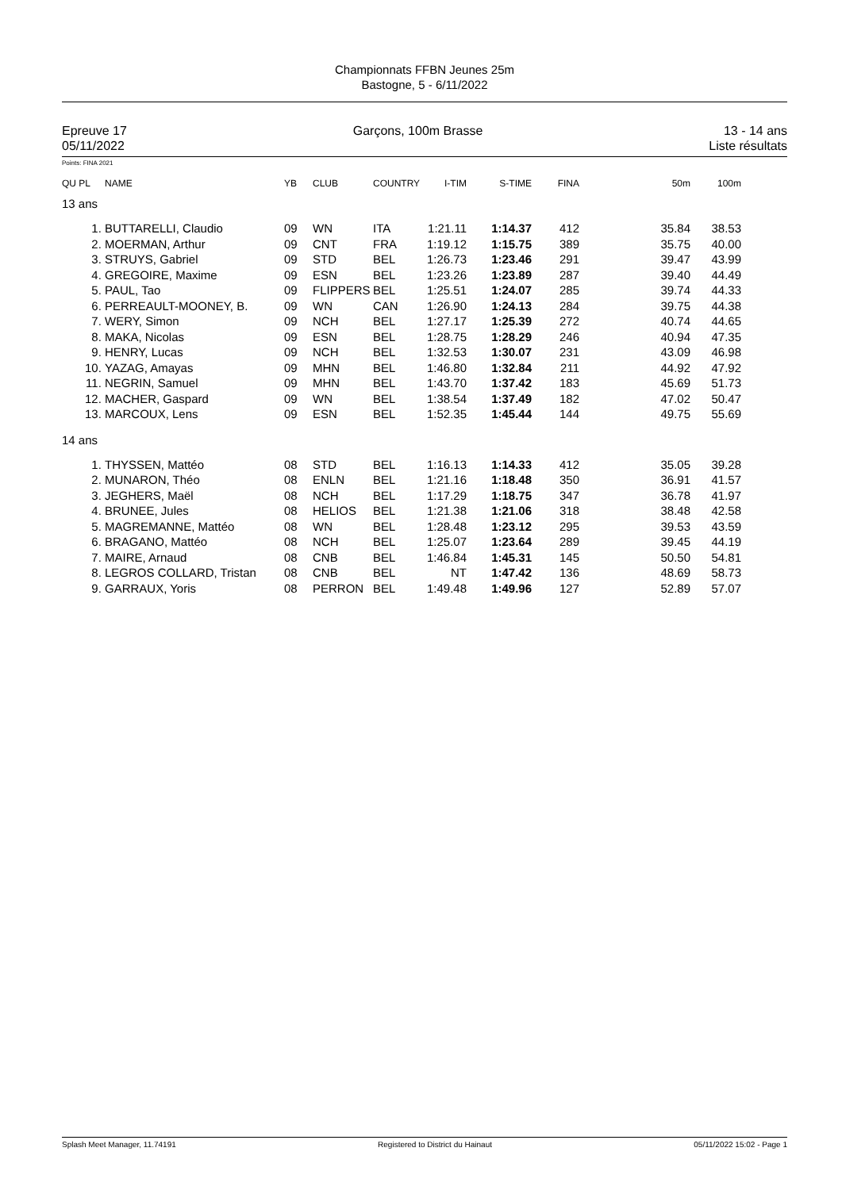Championnats FFBN Jeunes 25m
Bastogne, 5 - 6/11/2022
Epreuve 17
05/11/2022
Garçons, 100m Brasse 13 - 14 ans
Liste résultats
Points: FINA 2021
| QU PL | NAME | YB | CLUB | COUNTRY | I-TIM | S-TIME | FINA | 50m | 100m | |
| --- | --- | --- | --- | --- | --- | --- | --- | --- | --- | --- |
| 13 ans | | | | | | | | | | |
| 1. | BUTTARELLI, Claudio | 09 | WN | ITA | 1:21.11 | 1:14.37 | 412 | 35.84 | 38.53 | |
| 2. | MOERMAN, Arthur | 09 | CNT | FRA | 1:19.12 | 1:15.75 | 389 | 35.75 | 40.00 | |
| 3. | STRUYS, Gabriel | 09 | STD | BEL | 1:26.73 | 1:23.46 | 291 | 39.47 | 43.99 | |
| 4. | GREGOIRE, Maxime | 09 | ESN | BEL | 1:23.26 | 1:23.89 | 287 | 39.40 | 44.49 | |
| 5. | PAUL, Tao | 09 | FLIPPERS | BEL | 1:25.51 | 1:24.07 | 285 | 39.74 | 44.33 | |
| 6. | PERREAULT-MOONEY, B. | 09 | WN | CAN | 1:26.90 | 1:24.13 | 284 | 39.75 | 44.38 | |
| 7. | WERY, Simon | 09 | NCH | BEL | 1:27.17 | 1:25.39 | 272 | 40.74 | 44.65 | |
| 8. | MAKA, Nicolas | 09 | ESN | BEL | 1:28.75 | 1:28.29 | 246 | 40.94 | 47.35 | |
| 9. | HENRY, Lucas | 09 | NCH | BEL | 1:32.53 | 1:30.07 | 231 | 43.09 | 46.98 | |
| 10. | YAZAG, Amayas | 09 | MHN | BEL | 1:46.80 | 1:32.84 | 211 | 44.92 | 47.92 | |
| 11. | NEGRIN, Samuel | 09 | MHN | BEL | 1:43.70 | 1:37.42 | 183 | 45.69 | 51.73 | |
| 12. | MACHER, Gaspard | 09 | WN | BEL | 1:38.54 | 1:37.49 | 182 | 47.02 | 50.47 | |
| 13. | MARCOUX, Lens | 09 | ESN | BEL | 1:52.35 | 1:45.44 | 144 | 49.75 | 55.69 | |
| 14 ans | | | | | | | | | | |
| 1. | THYSSEN, Mattéo | 08 | STD | BEL | 1:16.13 | 1:14.33 | 412 | 35.05 | 39.28 | |
| 2. | MUNARON, Théo | 08 | ENLN | BEL | 1:21.16 | 1:18.48 | 350 | 36.91 | 41.57 | |
| 3. | JEGHERS, Maël | 08 | NCH | BEL | 1:17.29 | 1:18.75 | 347 | 36.78 | 41.97 | |
| 4. | BRUNEE, Jules | 08 | HELIOS | BEL | 1:21.38 | 1:21.06 | 318 | 38.48 | 42.58 | |
| 5. | MAGREMANNE, Mattéo | 08 | WN | BEL | 1:28.48 | 1:23.12 | 295 | 39.53 | 43.59 | |
| 6. | BRAGANO, Mattéo | 08 | NCH | BEL | 1:25.07 | 1:23.64 | 289 | 39.45 | 44.19 | |
| 7. | MAIRE, Arnaud | 08 | CNB | BEL | 1:46.84 | 1:45.31 | 145 | 50.50 | 54.81 | |
| 8. | LEGROS COLLARD, Tristan | 08 | CNB | BEL | NT | 1:47.42 | 136 | 48.69 | 58.73 | |
| 9. | GARRAUX, Yoris | 08 | PERRON | BEL | 1:49.48 | 1:49.96 | 127 | 52.89 | 57.07 | |
Splash Meet Manager, 11.74191 Registered to District du Hainaut 05/11/2022 15:02 - Page 1